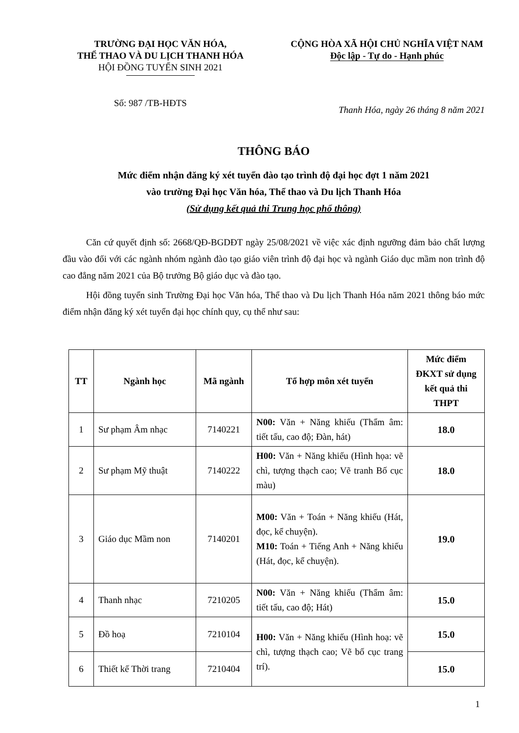TRƯỜNG ĐẠI HỌC VĂN HÓA,
THỂ THAO VÀ DU LỊCH THANH HÓA
HỘI ĐỒNG TUYỂN SINH 2021
CỘNG HÒA XÃ HỘI CHỦ NGHĨA VIỆT NAM
Độc lập - Tự do - Hạnh phúc
Số: 987 /TB-HĐTS
Thanh Hóa, ngày 26 tháng 8 năm 2021
THÔNG BÁO
Mức điểm nhận đăng ký xét tuyển đào tạo trình độ đại học đợt 1 năm 2021
vào trường Đại học Văn hóa, Thể thao và Du lịch Thanh Hóa
(Sử dụng kết quả thi Trung học phổ thông)
Căn cứ quyết định số: 2668/QĐ-BGDĐT ngày 25/08/2021 về việc xác định ngưỡng đảm bảo chất lượng đầu vào đối với các ngành nhóm ngành đào tạo giáo viên trình độ đại học và ngành Giáo dục mầm non trình độ cao đẳng năm 2021 của Bộ trưởng Bộ giáo dục và đào tạo.
Hội đồng tuyển sinh Trường Đại học Văn hóa, Thể thao và Du lịch Thanh Hóa năm 2021 thông báo mức điểm nhận đăng ký xét tuyển đại học chính quy, cụ thể như sau:
| TT | Ngành học | Mã ngành | Tổ hợp môn xét tuyển | Mức điểm ĐKXT sử dụng kết quả thi THPT |
| --- | --- | --- | --- | --- |
| 1 | Sư phạm Âm nhạc | 7140221 | N00: Văn + Năng khiếu (Thẩm âm: tiết tấu, cao độ; Đàn, hát) | 18.0 |
| 2 | Sư phạm Mỹ thuật | 7140222 | H00: Văn + Năng khiếu (Hình họa: vẽ chì, tượng thạch cao; Vẽ tranh Bố cục màu) | 18.0 |
| 3 | Giáo dục Mầm non | 7140201 | M00: Văn + Toán + Năng khiếu (Hát, đọc, kể chuyện). M10: Toán + Tiếng Anh + Năng khiếu (Hát, đọc, kể chuyện). | 19.0 |
| 4 | Thanh nhạc | 7210205 | N00: Văn + Năng khiếu (Thẩm âm: tiết tấu, cao độ; Hát) | 15.0 |
| 5 | Đồ hoạ | 7210104 | H00: Văn + Năng khiếu (Hình hoạ: vẽ chì, tượng thạch cao; Vẽ bố cục trang trí). | 15.0 |
| 6 | Thiết kế Thời trang | 7210404 | | 15.0 |
1